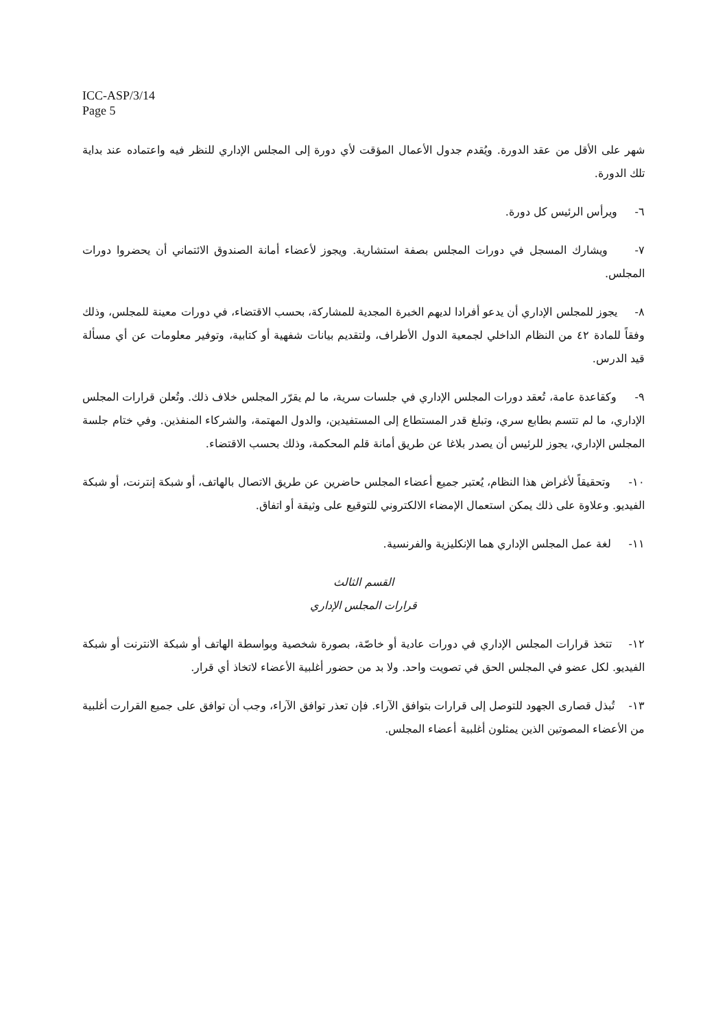ICC-ASP/3/14
Page 5
شهر على الأقل من عقد الدورة. ويُقدم جدول الأعمال المؤقت لأي دورة إلى المجلس الإداري للنظر فيه واعتماده عند بداية تلك الدورة.
٦- ويرأس الرئيس كل دورة.
٧- ويشارك المسجل في دورات المجلس بصفة استشارية. ويجوز لأعضاء أمانة الصندوق الائتماني أن يحضروا دورات المجلس.
٨- يجوز للمجلس الإداري أن يدعو أفرادا لديهم الخبرة المجدية للمشاركة، بحسب الاقتضاء، في دورات معينة للمجلس، وذلك وفقاً للمادة ٤٢ من النظام الداخلي لجمعية الدول الأطراف، ولتقديم بيانات شفهية أو كتابية، وتوفير معلومات عن أي مسألة قيد الدرس.
٩- وكقاعدة عامة، تُعقد دورات المجلس الإداري في جلسات سرية، ما لم يقرّر المجلس خلاف ذلك. وتُعلن قرارات المجلس الإداري، ما لم تتسم بطابع سري، وتبلغ قدر المستطاع إلى المستفيدين، والدول المهتمة، والشركاء المنفذين. وفي ختام جلسة المجلس الإداري، يجوز للرئيس أن يصدر بلاغا عن طريق أمانة قلم المحكمة، وذلك بحسب الاقتضاء.
١٠- وتحقيقاً لأغراض هذا النظام، يُعتبر جميع أعضاء المجلس حاضرين عن طريق الاتصال بالهاتف، أو شبكة إنترنت، أو شبكة الفيديو. وعلاوة على ذلك يمكن استعمال الإمضاء الالكتروني للتوقيع على وثيقة أو اتفاق.
١١- لغة عمل المجلس الإداري هما الإنكليزية والفرنسية.
القسم الثالث
قرارات المجلس الإداري
١٢- تتخذ قرارات المجلس الإداري في دورات عادية أو خاصّة، بصورة شخصية وبواسطة الهاتف أو شبكة الانترنت أو شبكة الفيديو. لكل عضو في المجلس الحق في تصويت واحد. ولا بد من حضور أغلبية الأعضاء لاتخاذ أي قرار.
١٣- تُبذل قصارى الجهود للتوصل إلى قرارات بتوافق الآراء. فإن تعذر توافق الآراء، وجب أن توافق على جميع القرارت أغلبية من الأعضاء المصوتين الذين يمثلون أغلبية أعضاء المجلس.